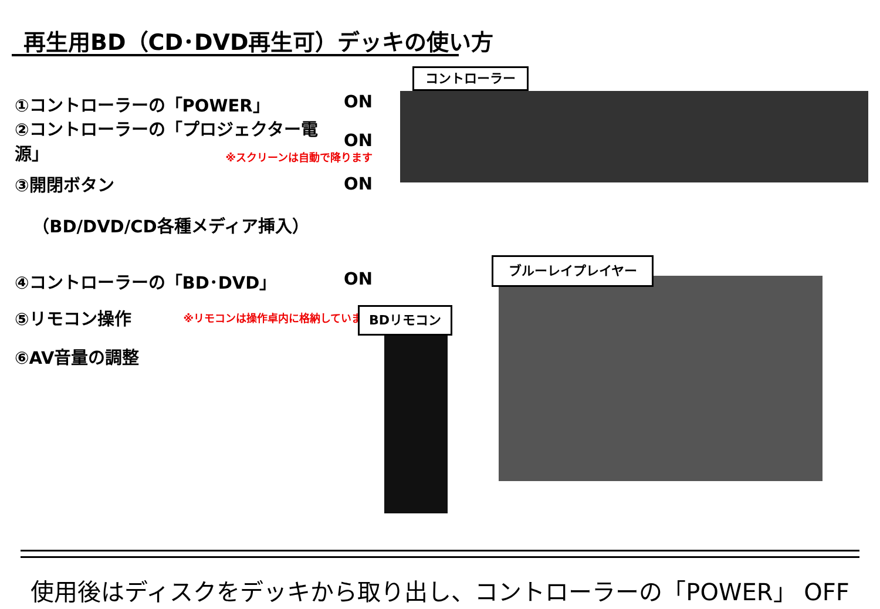再生用BD（CD･DVD再生可）デッキの使い方
①コントローラーの「POWER」 ON
②コントローラーの「プロジェクター電源」 ON
※スクリーンは自動で降ります
③開閉ボタン ON
（BD/DVD/CD各種メディア挿入）
④コントローラーの「BD･DVD」 ON
⑤リモコン操作 ※リモコンは操作卓内に格納しています
⑥AV音量の調整
コントローラー
ブルーレイプレイヤー
BDリモコン
使用後はディスクをデッキから取り出し、コントローラーの「POWER」 OFF